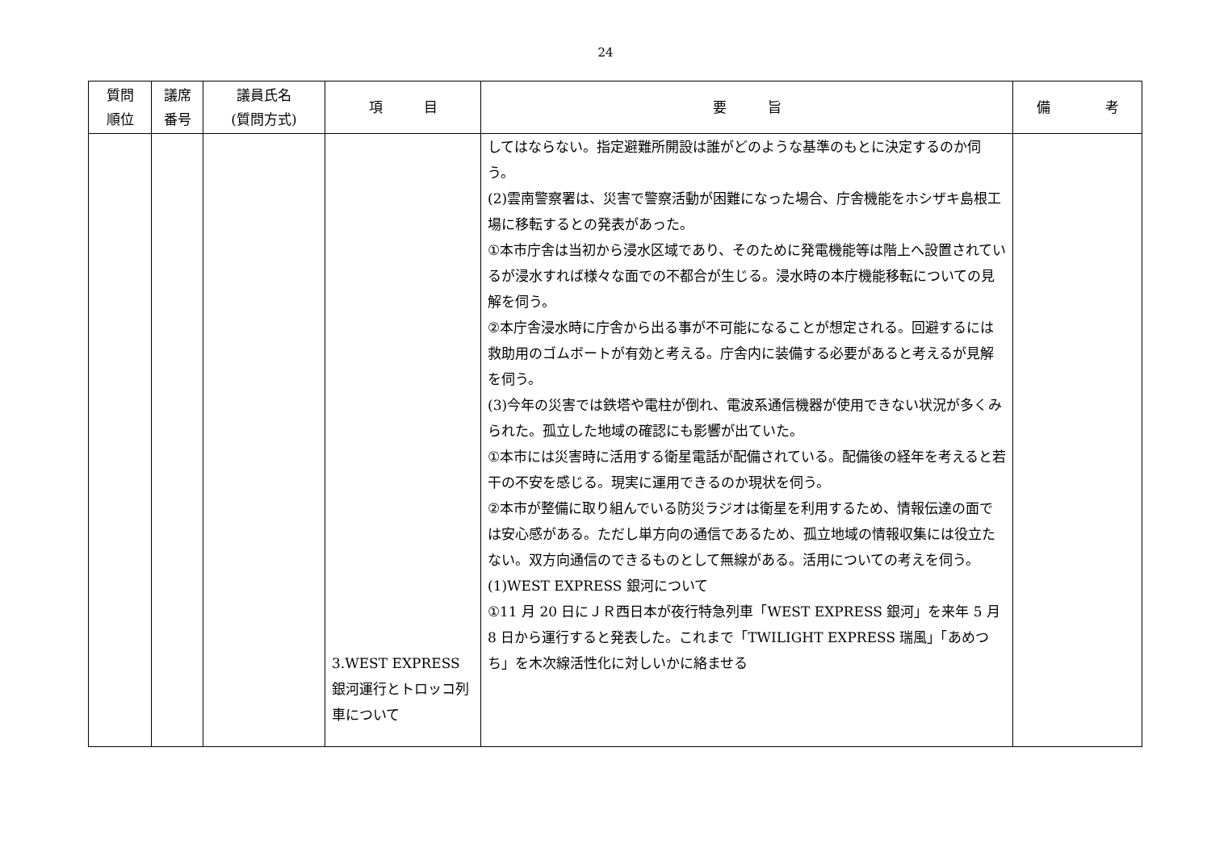24
| 質問 順位 | 議席 番号 | 議員氏名 (質問方式) | 項 目 | 要 旨 | 備 考 |
| --- | --- | --- | --- | --- | --- |
| | | | 3.WEST EXPRESS 銀河運行とトロッコ列車について | してはならない。指定避難所開設は誰がどのような基準のもとに決定するのか伺う。 (2)雲南警察署は、災害で警察活動が困難になった場合、庁舎機能をホシザキ島根工場に移転するとの発表があった。 ①本市庁舎は当初から浸水区域であり、そのために発電機能等は階上へ設置されているが浸水すれば様々な面での不都合が生じる。浸水時の本庁機能移転についての見解を伺う。 ②本庁舎浸水時に庁舎から出る事が不可能になることが想定される。回避するには救助用のゴムボートが有効と考える。庁舎内に装備する必要があると考えるが見解を伺う。 (3)今年の災害では鉄塔や電柱が倒れ、電波系通信機器が使用できない状況が多くみられた。孤立した地域の確認にも影響が出ていた。 ①本市には災害時に活用する衛星電話が配備されている。配備後の経年を考えると若干の不安を感じる。現実に運用できるのか現状を伺う。 ②本市が整備に取り組んでいる防災ラジオは衛星を利用するため、情報伝達の面では安心感がある。ただし単方向の通信であるため、孤立地域の情報収集には役立たない。双方向通信のできるものとして無線がある。活用についての考えを伺う。 (1)WEST EXPRESS 銀河について ①11 月 20 日にＪＲ西日本が夜行特急列車「WEST EXPRESS 銀河」を来年 5 月 8 日から運行すると発表した。これまで「TWILIGHT EXPRESS 瑞風」「あめつち」を木次線活性化に対しいかに絡ませる | |